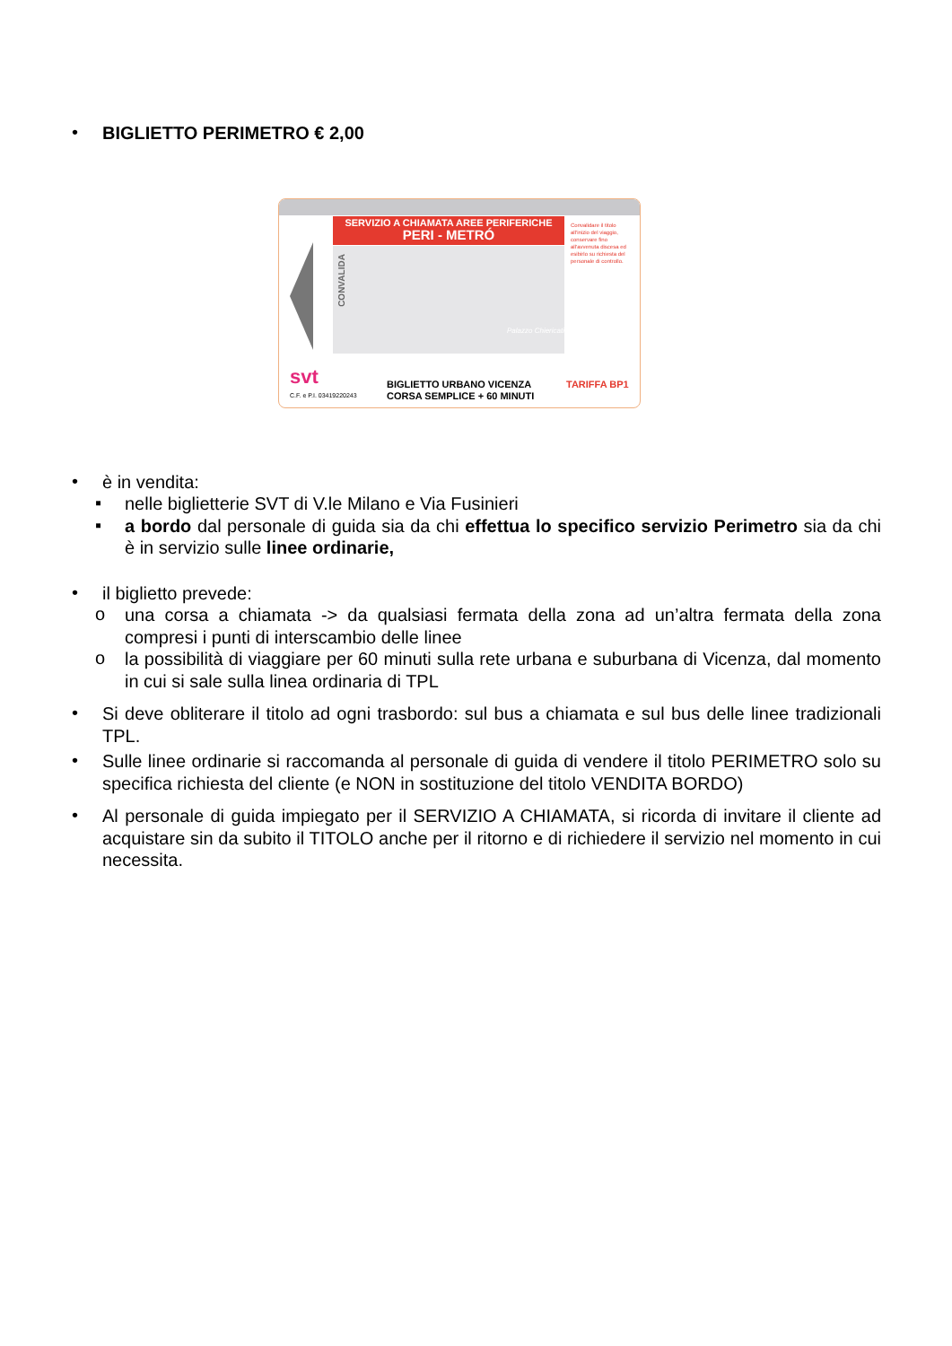• BIGLIETTO PERIMETRO € 2,00
SERVIZIO A CHIAMATA AREE PERIFERICHE
PERI - METRÓ
Palazzo Chiericati
CONVALIDA
Convalidare il titolo all'inizio del viaggio, conservare fino all'avvenuta discesa ed esibirlo su richiesta del personale di controllo.
svt
C.F. e P.I. 03419220243
BIGLIETTO URBANO VICENZA
CORSA SEMPLICE + 60 MINUTI
TARIFFA BP1
• è in vendita:
▪ nelle biglietterie SVT di V.le Milano e Via Fusinieri
▪ a bordo dal personale di guida sia da chi effettua lo specifico servizio Perimetro sia da chi è in servizio sulle linee ordinarie,
• il biglietto prevede:
o una corsa a chiamata -> da qualsiasi fermata della zona ad un’altra fermata della zona compresi i punti di interscambio delle linee
o la possibilità di viaggiare per 60 minuti sulla rete urbana e suburbana di Vicenza, dal momento in cui si sale sulla linea ordinaria di TPL
• Si deve obliterare il titolo ad ogni trasbordo: sul bus a chiamata e sul bus delle linee tradizionali TPL.
• Sulle linee ordinarie si raccomanda al personale di guida di vendere il titolo PERIMETRO solo su specifica richiesta del cliente (e NON in sostituzione del titolo VENDITA BORDO)
• Al personale di guida impiegato per il SERVIZIO A CHIAMATA, si ricorda di invitare il cliente ad acquistare sin da subito il TITOLO anche per il ritorno e di richiedere il servizio nel momento in cui necessita.